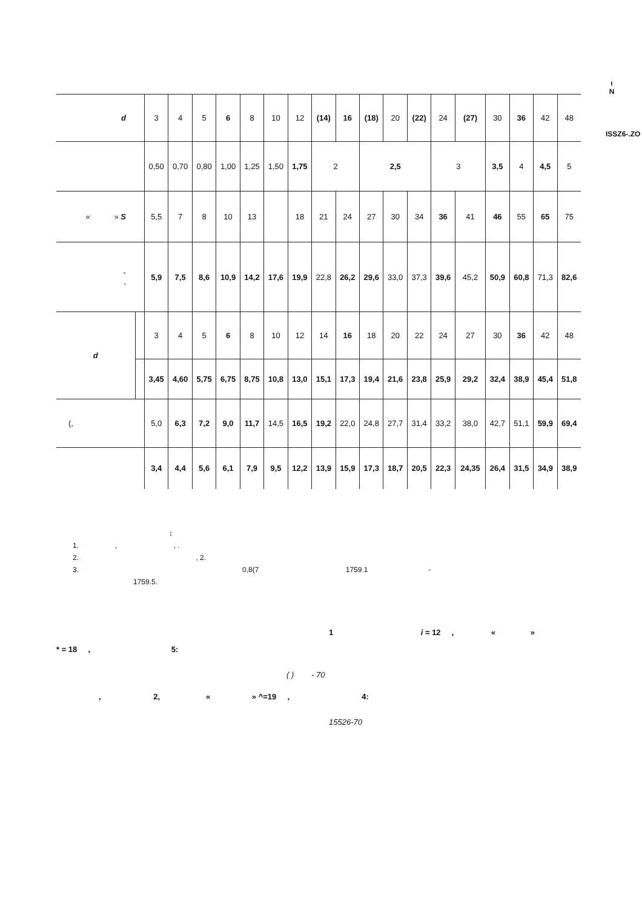ı
N
ISSZ6-.ZO
| d | | 3 | 4 | 5 | 6 | 8 | 10 | 12 | (14) | 16 | (18) | 20 | (22) | 24 | (27) | 30 | 36 | 42 | 48 |
| | | 0,50 | 0,70 | 0,80 | 1,00 | 1,25 | 1,50 | 1,75 | 2 | | 2,5 | | | 3 | | 3,5 | 4 | 4,5 | 5 |
| « » S | | 5,5 | 7 | 8 | 10 | 13 | | 18 | 21 | 24 | 27 | 30 | 34 | 36 | 41 | 46 | 55 | 65 | 75 |
| - , | | 5,9 | 7,5 | 8,6 | 10,9 | 14,2 | 17,6 | 19,9 | 22,8 | 26,2 | 29,6 | 33,0 | 37,3 | 39,6 | 45,2 | 50,9 | 60,8 | 71,3 | 82,6 |
| d | | 3 | 4 | 5 | 6 | 8 | 10 | 12 | 14 | 16 | 18 | 20 | 22 | 24 | 27 | 30 | 36 | 42 | 48 |
| | | 3,45 | 4,60 | 5,75 | 6,75 | 8,75 | 10,8 | 13,0 | 15,1 | 17,3 | 19,4 | 21,6 | 23,8 | 25,9 | 29,2 | 32,4 | 38,9 | 45,4 | 51,8 |
| (, | | 5,0 | 6,3 | 7,2 | 9,0 | 11,7 | 14,5 | 16,5 | 19,2 | 22,0 | 24,8 | 27,7 | 31,4 | 33,2 | 38,0 | 42,7 | 51,1 | 59,9 | 69,4 |
| | | 3,4 | 4,4 | 5,6 | 6,1 | 7,9 | 9,5 | 12,2 | 13,9 | 15,9 | 17,3 | 18,7 | 20,5 | 22,3 | 24,35 | 26,4 | 31,5 | 34,9 | 38,9 |
:
1. , , .
2. , 2.
3. 0,8(7 1759.1 -
1759.5.
1 i = 12 , « »
* = 18 , 5:
( ) - 70
, 2, « » ^=19 , 4:
15526-70